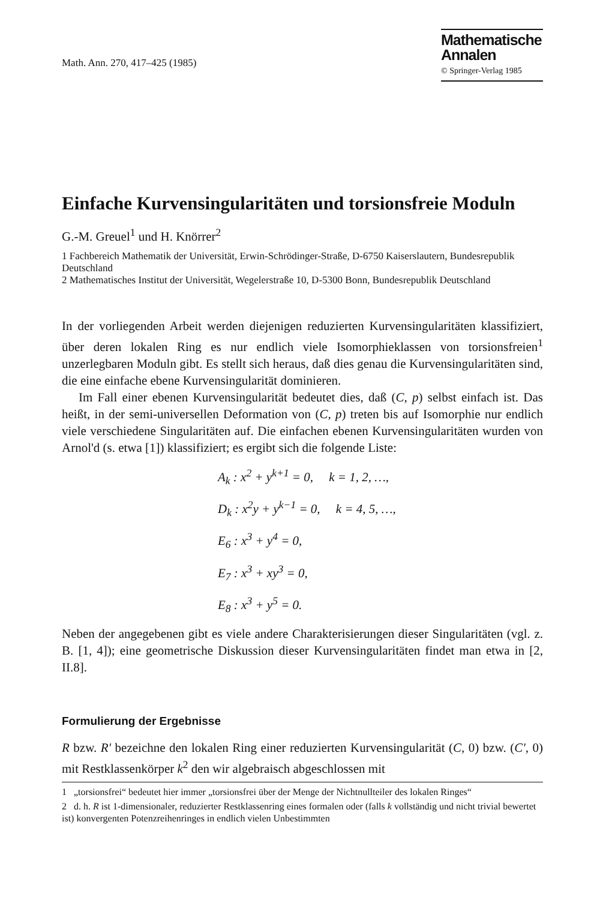Math. Ann. 270, 417–425 (1985)
Mathematische
Annalen
© Springer-Verlag 1985
Einfache Kurvensingularitäten und torsionsfreie Moduln
G.-M. Greuel<sup>1</sup> und H. Knörrer<sup>2</sup>
1 Fachbereich Mathematik der Universität, Erwin-Schrödinger-Straße, D-6750 Kaiserslautern, Bundesrepublik Deutschland
2 Mathematisches Institut der Universität, Wegelerstraße 10, D-5300 Bonn, Bundesrepublik Deutschland
In der vorliegenden Arbeit werden diejenigen reduzierten Kurvensingularitäten klassifiziert, über deren lokalen Ring es nur endlich viele Isomorphieklassen von torsionsfreien<sup>1</sup> unzerlegbaren Moduln gibt. Es stellt sich heraus, daß dies genau die Kurvensingularitäten sind, die eine einfache ebene Kurvensingularität dominieren.
Im Fall einer ebenen Kurvensingularität bedeutet dies, daß (C, p) selbst einfach ist. Das heißt, in der semi-universellen Deformation von (C, p) treten bis auf Isomorphie nur endlich viele verschiedene Singularitäten auf. Die einfachen ebenen Kurvensingularitäten wurden von Arnol'd (s. etwa [1]) klassifiziert; es ergibt sich die folgende Liste:
A<sub>k</sub> : x<sup>2</sup> + y<sup>k+1</sup> = 0, k = 1, 2, …,
D<sub>k</sub> : x<sup>2</sup>y + y<sup>k−1</sup> = 0, k = 4, 5, …,
E<sub>6</sub> : x<sup>3</sup> + y<sup>4</sup> = 0,
E<sub>7</sub> : x<sup>3</sup> + xy<sup>3</sup> = 0,
E<sub>8</sub> : x<sup>3</sup> + y<sup>5</sup> = 0.
Neben der angegebenen gibt es viele andere Charakterisierungen dieser Singularitäten (vgl. z. B. [1, 4]); eine geometrische Diskussion dieser Kurvensingularitäten findet man etwa in [2, II.8].
Formulierung der Ergebnisse
R bzw. R' bezeichne den lokalen Ring einer reduzierten Kurvensingularität (C, 0) bzw. (C', 0) mit Restklassenkörper k<sup>2</sup> den wir algebraisch abgeschlossen mit
1 „torsionsfrei“ bedeutet hier immer „torsionsfrei über der Menge der Nichtnullteiler des lokalen Ringes“
2 d. h. R ist 1-dimensionaler, reduzierter Restklassenring eines formalen oder (falls k vollständig und nicht trivial bewertet ist) konvergenten Potenzreihenringes in endlich vielen Unbestimmten